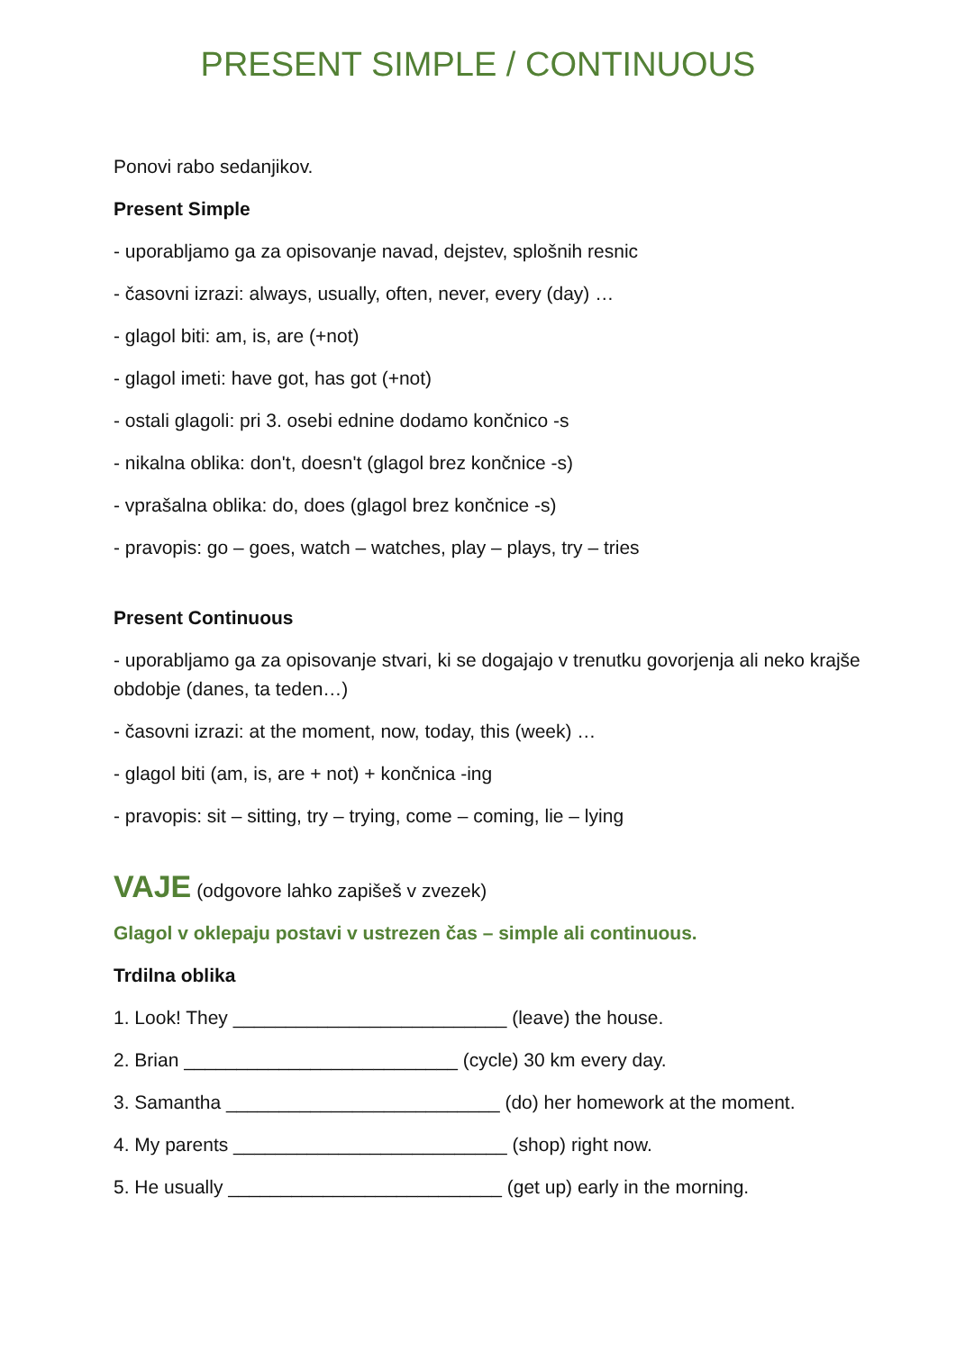PRESENT SIMPLE / CONTINUOUS
Ponovi rabo sedanjikov.
Present Simple
- uporabljamo ga za opisovanje navad, dejstev, splošnih resnic
- časovni izrazi: always, usually, often, never, every (day) …
- glagol biti: am, is, are (+not)
- glagol imeti: have got, has got (+not)
- ostali glagoli: pri 3. osebi ednine dodamo končnico -s
- nikalna oblika: don't, doesn't (glagol brez končnice -s)
- vprašalna oblika: do, does (glagol brez končnice -s)
- pravopis: go – goes, watch – watches, play – plays, try – tries
Present Continuous
- uporabljamo ga za opisovanje stvari, ki se dogajajo v trenutku govorjenja ali neko krajše obdobje (danes, ta teden…)
- časovni izrazi: at the moment, now, today, this (week) …
- glagol biti (am, is, are + not) + končnica -ing
- pravopis: sit – sitting, try – trying, come – coming, lie – lying
VAJE (odgovore lahko zapišeš v zvezek)
Glagol v oklepaju postavi v ustrezen čas – simple ali continuous.
Trdilna oblika
1. Look! They __________________________ (leave) the house.
2. Brian __________________________ (cycle) 30 km every day.
3. Samantha __________________________ (do) her homework at the moment.
4. My parents __________________________ (shop) right now.
5. He usually __________________________ (get up) early in the morning.